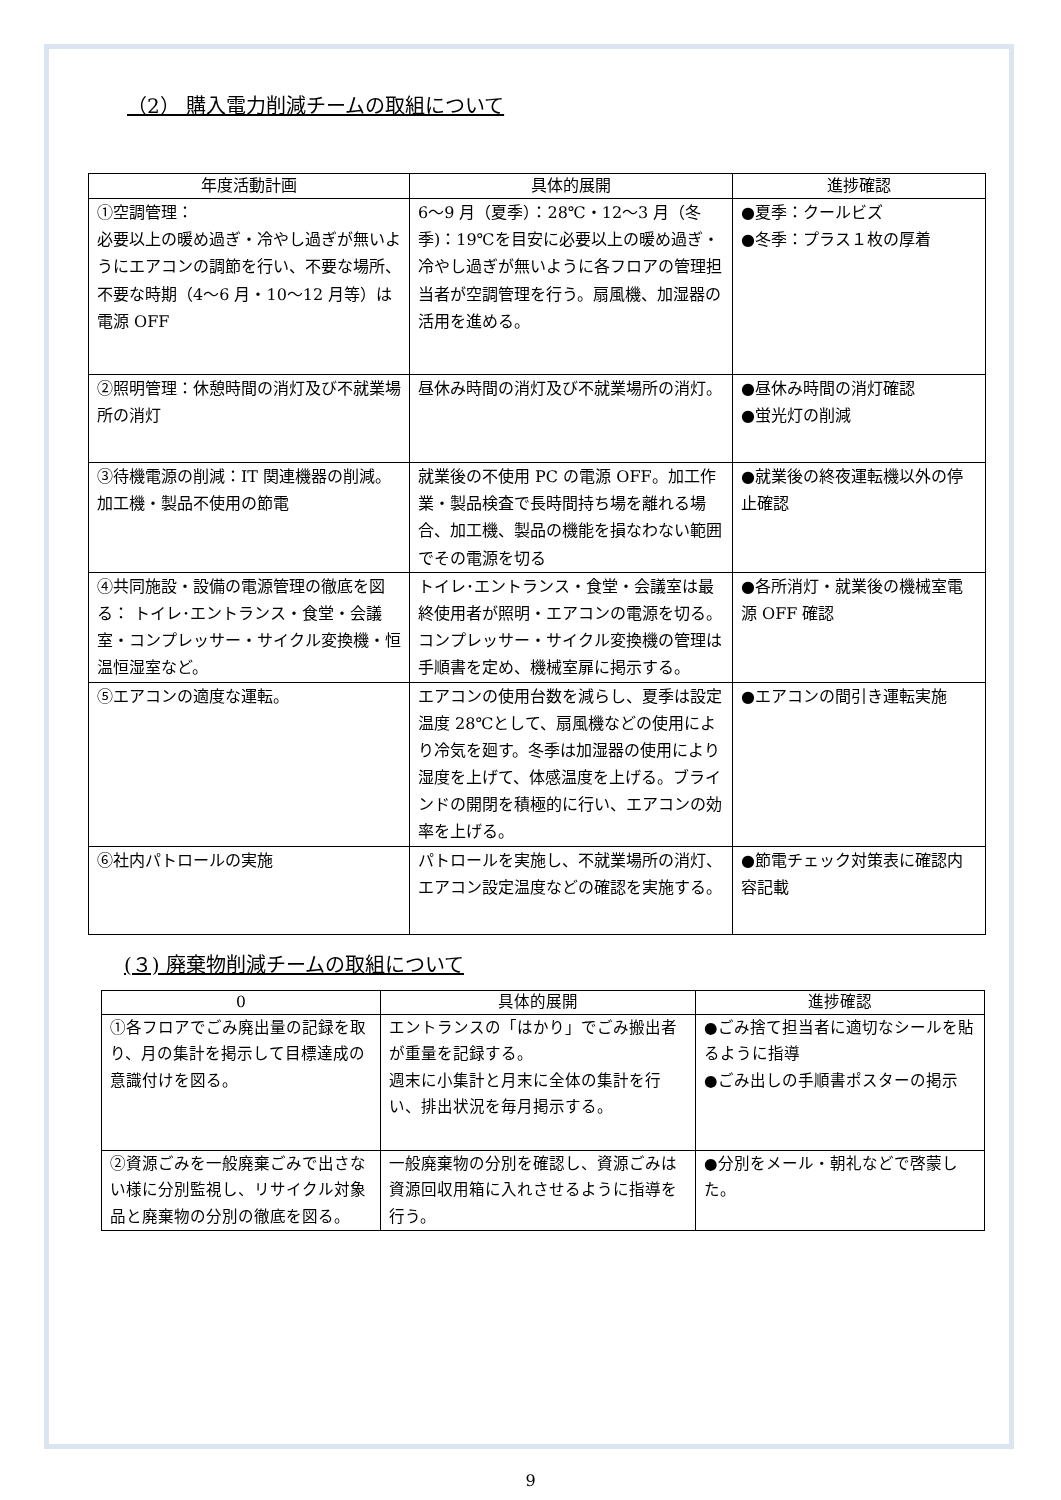（2） 購入電力削減チームの取組について
| 年度活動計画 | 具体的展開 | 進捗確認 |
| --- | --- | --- |
| ①空調管理： 必要以上の暖め過ぎ・冷やし過ぎが無いようにエアコンの調節を行い、不要な場所、不要な時期（4〜6 月・10〜12 月等）は電源 OFF | 6〜9 月（夏季）：28℃・12〜3 月（冬季)：19℃を目安に必要以上の暖め過ぎ・冷やし過ぎが無いように各フロアの管理担当者が空調管理を行う。扇風機、加湿器の活用を進める。 | ●夏季：クールビズ ●冬季：プラス１枚の厚着 |
| ②照明管理：休憩時間の消灯及び不就業場所の消灯 | 昼休み時間の消灯及び不就業場所の消灯。 | ●昼休み時間の消灯確認 ●蛍光灯の削減 |
| ③待機電源の削減：IT 関連機器の削減。加工機・製品不使用の節電 | 就業後の不使用 PC の電源 OFF。加工作業・製品検査で長時間持ち場を離れる場合、加工機、製品の機能を損なわない範囲でその電源を切る | ●就業後の終夜運転機以外の停止確認 |
| ④共同施設・設備の電源管理の徹底を図る： トイレ･エントランス・食堂・会議室・コンプレッサー・サイクル変換機・恒温恒湿室など。 | トイレ･エントランス・食堂・会議室は最終使用者が照明・エアコンの電源を切る。コンプレッサー・サイクル変換機の管理は手順書を定め、機械室扉に掲示する。 | ●各所消灯・就業後の機械室電源 OFF 確認 |
| ⑤エアコンの適度な運転。 | エアコンの使用台数を減らし、夏季は設定温度 28℃として、扇風機などの使用により冷気を廻す。冬季は加湿器の使用により湿度を上げて、体感温度を上げる。ブラインドの開閉を積極的に行い、エアコンの効率を上げる。 | ●エアコンの間引き運転実施 |
| ⑥社内パトロールの実施 | パトロールを実施し、不就業場所の消灯、エアコン設定温度などの確認を実施する。 | ●節電チェック対策表に確認内容記載 |
(３) 廃棄物削減チームの取組について
| 0 | 具体的展開 | 進捗確認 |
| --- | --- | --- |
| ①各フロアでごみ廃出量の記録を取り、月の集計を掲示して目標達成の意識付けを図る。 | エントランスの「はかり」でごみ搬出者が重量を記録する。 週末に小集計と月末に全体の集計を行い、排出状況を毎月掲示する。 | ●ごみ捨て担当者に適切なシールを貼るように指導 ●ごみ出しの手順書ポスターの掲示 |
| ②資源ごみを一般廃棄ごみで出さない様に分別監視し、リサイクル対象品と廃棄物の分別の徹底を図る。 | 一般廃棄物の分別を確認し、資源ごみは資源回収用箱に入れさせるように指導を行う。 | ●分別をメール・朝礼などで啓蒙した。 |
9